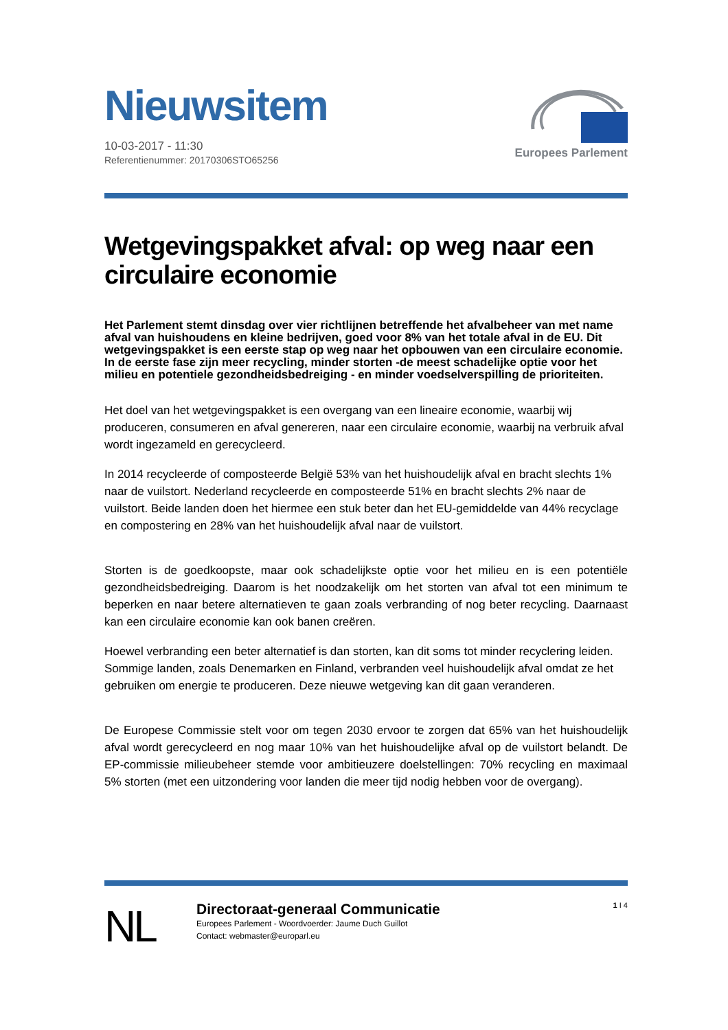Nieuwsitem
10-03-2017 - 11:30
Referentienummer: 20170306STO65256
Europees Parlement
Wetgevingspakket afval: op weg naar een circulaire economie
Het Parlement stemt dinsdag over vier richtlijnen betreffende het afvalbeheer van met name afval van huishoudens en kleine bedrijven, goed voor 8% van het totale afval in de EU. Dit wetgevingspakket is een eerste stap op weg naar het opbouwen van een circulaire economie. In de eerste fase zijn meer recycling, minder storten -de meest schadelijke optie voor het milieu en potentiele gezondheidsbedreiging - en minder voedselverspilling de prioriteiten.
Het doel van het wetgevingspakket is een overgang van een lineaire economie, waarbij wij produceren, consumeren en afval genereren, naar een circulaire economie, waarbij na verbruik afval wordt ingezameld en gerecycleerd.
In 2014 recycleerde of composteerde België 53% van het huishoudelijk afval en bracht slechts 1% naar de vuilstort. Nederland recycleerde en composteerde 51% en bracht slechts 2% naar de vuilstort. Beide landen doen het hiermee een stuk beter dan het EU-gemiddelde van 44% recyclage en compostering en 28% van het huishoudelijk afval naar de vuilstort.
Storten is de goedkoopste, maar ook schadelijkste optie voor het milieu en is een potentiële gezondheidsbedreiging. Daarom is het noodzakelijk om het storten van afval tot een minimum te beperken en naar betere alternatieven te gaan zoals verbranding of nog beter recycling. Daarnaast kan een circulaire economie kan ook banen creëren.
Hoewel verbranding een beter alternatief is dan storten, kan dit soms tot minder recyclering leiden. Sommige landen, zoals Denemarken en Finland, verbranden veel huishoudelijk afval omdat ze het gebruiken om energie te produceren. Deze nieuwe wetgeving kan dit gaan veranderen.
De Europese Commissie stelt voor om tegen 2030 ervoor te zorgen dat 65% van het huishoudelijk afval wordt gerecycleerd en nog maar 10% van het huishoudelijke afval op de vuilstort belandt. De EP-commissie milieubeheer stemde voor ambitieuzere doelstellingen: 70% recycling en maximaal 5% storten (met een uitzondering voor landen die meer tijd nodig hebben voor de overgang).
NL
Directoraat-generaal Communicatie
Europees Parlement - Woordvoerder: Jaume Duch Guillot
Contact: webmaster@europarl.eu
1 I 4